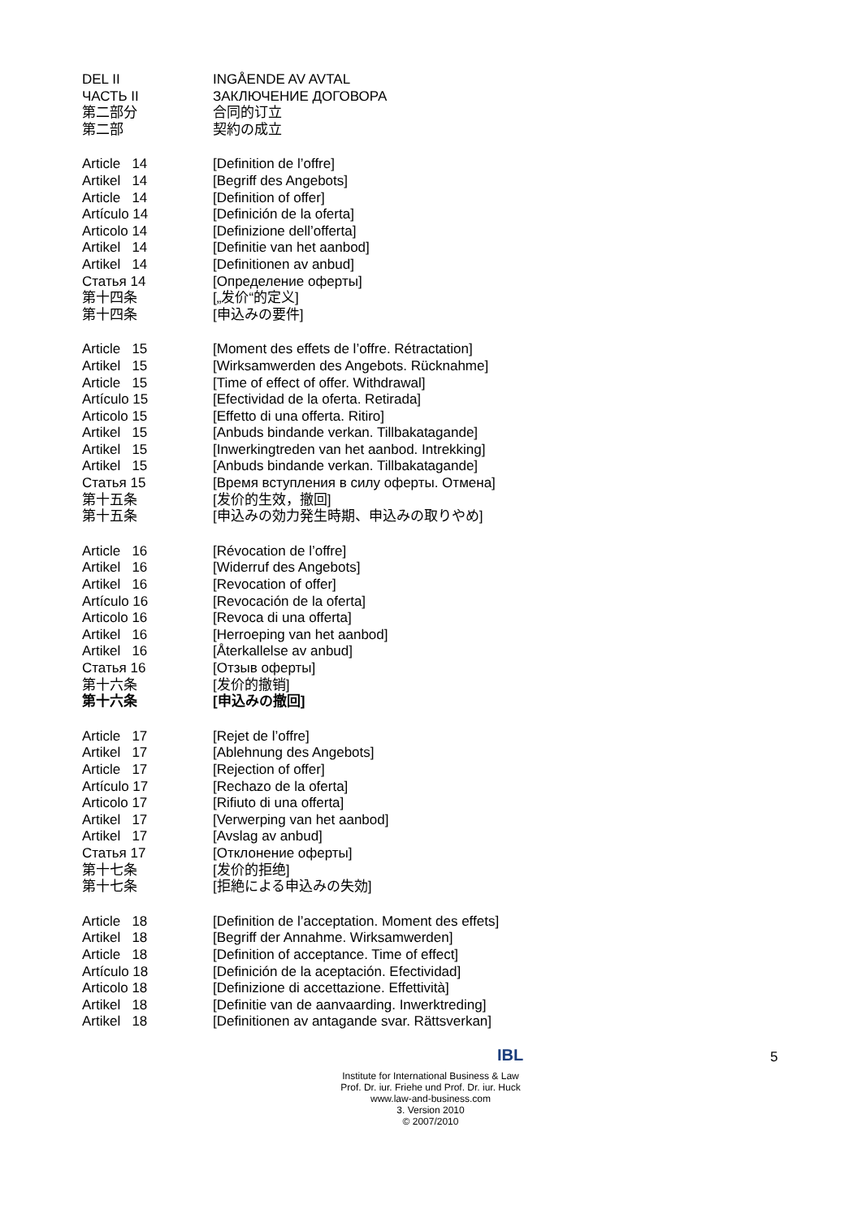DEL II INGÅENDE AV AVTAL
ЧАСТЬ II ЗАКЛЮЧЕНИЕ ДОГОВОРА
第二部分 合同的订立
第二部 契約の成立
Article 14 [Definition de l’offre]
Artikel 14 [Begriff des Angebots]
Article 14 [Definition of offer]
Artículo 14 [Definición de la oferta]
Articolo 14 [Definizione dell’offerta]
Artikel 14 [Definitie van het aanbod]
Artikel 14 [Definitionen av anbud]
Статья 14 [Определение оферты]
第十四条 [„发价“的定义]
第十四条 [申込みの要件]
Article 15 [Moment des effets de l’offre. Rétractation]
Artikel 15 [Wirksamwerden des Angebots. Rücknahme]
Article 15 [Time of effect of offer. Withdrawal]
Artículo 15 [Efectividad de la oferta. Retirada]
Articolo 15 [Effetto di una offerta. Ritiro]
Artikel 15 [Anbuds bindande verkan. Tillbakatagande]
Artikel 15 [Inwerkingtreden van het aanbod. Intrekking]
Artikel 15 [Anbuds bindande verkan. Tillbakatagande]
Статья 15 [Время вступления в силу оферты. Отмена]
第十五条 [发价的生效，撤回]
第十五条 [申込みの効力発生時期、申込みの取りやめ]
Article 16 [Révocation de l’offre]
Artikel 16 [Widerruf des Angebots]
Artikel 16 [Revocation of offer]
Artículo 16 [Revocación de la oferta]
Articolo 16 [Revoca di una offerta]
Artikel 16 [Herroeping van het aanbod]
Artikel 16 [Återkallelse av anbud]
Статья 16 [Отзыв оферты]
第十六条 [发价的撤销]
第十六条 [申込みの撤回]
Article 17 [Rejet de l’offre]
Artikel 17 [Ablehnung des Angebots]
Article 17 [Rejection of offer]
Artículo 17 [Rechazo de la oferta]
Articolo 17 [Rifiuto di una offerta]
Artikel 17 [Verwerping van het aanbod]
Artikel 17 [Avslag av anbud]
Статья 17 [Отклонение оферты]
第十七条 [发价的拒绝]
第十七条 [拒絶による申込みの失効]
Article 18 [Definition de l’acceptation. Moment des effets]
Artikel 18 [Begriff der Annahme. Wirksamwerden]
Article 18 [Definition of acceptance. Time of effect]
Artículo 18 [Definición de la aceptación. Efectividad]
Articolo 18 [Definizione di accettazione. Effettività]
Artikel 18 [Definitie van de aanvaarding. Inwerktreding]
Artikel 18 [Definitionen av antagande svar. Rättsverkan]
IBL 5
Institute for International Business & Law
Prof. Dr. iur. Friehe und Prof. Dr. iur. Huck
www.law-and-business.com
3. Version 2010
© 2007/2010